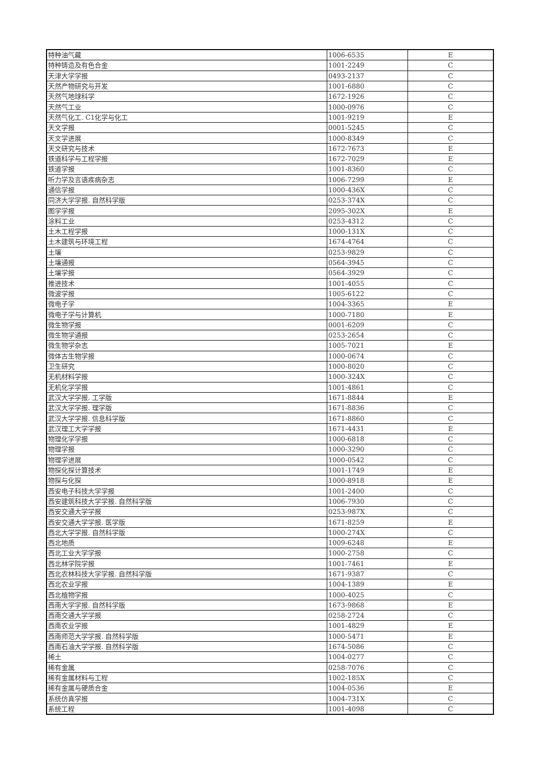| 特种油气藏 | 1006-6535 | E |
| 特种铸造及有色合金 | 1001-2249 | C |
| 天津大学学报 | 0493-2137 | C |
| 天然产物研究与开发 | 1001-6880 | C |
| 天然气地球科学 | 1672-1926 | C |
| 天然气工业 | 1000-0976 | C |
| 天然气化工. C1化学与化工 | 1001-9219 | E |
| 天文学报 | 0001-5245 | C |
| 天文学进展 | 1000-8349 | C |
| 天文研究与技术 | 1672-7673 | E |
| 铁道科学与工程学报 | 1672-7029 | E |
| 铁道学报 | 1001-8360 | C |
| 听力学及言语疾病杂志 | 1006-7299 | E |
| 通信学报 | 1000-436X | C |
| 同济大学学报. 自然科学版 | 0253-374X | C |
| 图学学报 | 2095-302X | E |
| 涂料工业 | 0253-4312 | C |
| 土木工程学报 | 1000-131X | C |
| 土木建筑与环境工程 | 1674-4764 | C |
| 土壤 | 0253-9829 | C |
| 土壤通报 | 0564-3945 | C |
| 土壤学报 | 0564-3929 | C |
| 推进技术 | 1001-4055 | C |
| 微波学报 | 1005-6122 | C |
| 微电子学 | 1004-3365 | E |
| 微电子学与计算机 | 1000-7180 | E |
| 微生物学报 | 0001-6209 | C |
| 微生物学通报 | 0253-2654 | C |
| 微生物学杂志 | 1005-7021 | E |
| 微体古生物学报 | 1000-0674 | C |
| 卫生研究 | 1000-8020 | C |
| 无机材料学报 | 1000-324X | C |
| 无机化学学报 | 1001-4861 | C |
| 武汉大学学报. 工学版 | 1671-8844 | E |
| 武汉大学学报. 理学版 | 1671-8836 | C |
| 武汉大学学报. 信息科学版 | 1671-8860 | C |
| 武汉理工大学学报 | 1671-4431 | E |
| 物理化学学报 | 1000-6818 | C |
| 物理学报 | 1000-3290 | C |
| 物理学进展 | 1000-0542 | C |
| 物探化探计算技术 | 1001-1749 | E |
| 物探与化探 | 1000-8918 | E |
| 西安电子科技大学学报 | 1001-2400 | C |
| 西安建筑科技大学学报. 自然科学版 | 1006-7930 | C |
| 西安交通大学学报 | 0253-987X | C |
| 西安交通大学学报. 医学版 | 1671-8259 | E |
| 西北大学学报. 自然科学版 | 1000-274X | C |
| 西北地质 | 1009-6248 | E |
| 西北工业大学学报 | 1000-2758 | C |
| 西北林学院学报 | 1001-7461 | E |
| 西北农林科技大学学报. 自然科学版 | 1671-9387 | C |
| 西北农业学报 | 1004-1389 | E |
| 西北植物学报 | 1000-4025 | C |
| 西南大学学报. 自然科学版 | 1673-9868 | E |
| 西南交通大学学报 | 0258-2724 | C |
| 西南农业学报 | 1001-4829 | E |
| 西南师范大学学报. 自然科学版 | 1000-5471 | E |
| 西南石油大学学报. 自然科学版 | 1674-5086 | C |
| 稀土 | 1004-0277 | C |
| 稀有金属 | 0258-7076 | C |
| 稀有金属材料与工程 | 1002-185X | C |
| 稀有金属与硬质合金 | 1004-0536 | E |
| 系统仿真学报 | 1004-731X | C |
| 系统工程 | 1001-4098 | C |